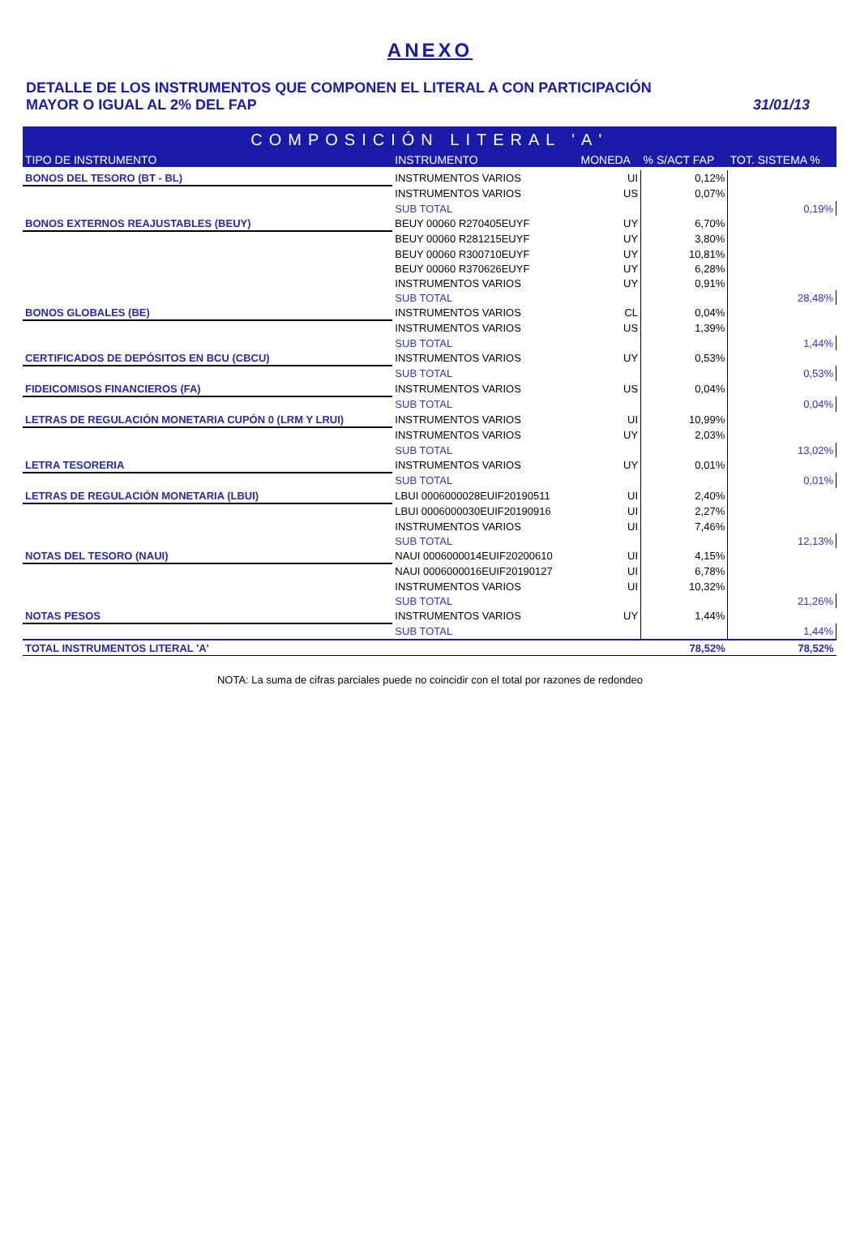ANEXO
DETALLE DE LOS INSTRUMENTOS QUE COMPONEN EL LITERAL A CON PARTICIPACIÓN
MAYOR O IGUAL AL 2% DEL FAP
31/01/13
| COMPOSICIÓN LITERAL 'A' | | | | |
| TIPO DE INSTRUMENTO | INSTRUMENTO | MONEDA | % S/ACT FAP | TOT. SISTEMA % |
| BONOS DEL TESORO (BT - BL) | INSTRUMENTOS VARIOS | UI | 0,12% | |
| | INSTRUMENTOS VARIOS | US | 0,07% | |
| | SUB TOTAL | | | 0,19% |
| BONOS EXTERNOS REAJUSTABLES (BEUY) | BEUY 00060 R270405EUYF | UY | 6,70% | |
| | BEUY 00060 R281215EUYF | UY | 3,80% | |
| | BEUY 00060 R300710EUYF | UY | 10,81% | |
| | BEUY 00060 R370626EUYF | UY | 6,28% | |
| | INSTRUMENTOS VARIOS | UY | 0,91% | |
| | SUB TOTAL | | | 28,48% |
| BONOS GLOBALES (BE) | INSTRUMENTOS VARIOS | CL | 0,04% | |
| | INSTRUMENTOS VARIOS | US | 1,39% | |
| | SUB TOTAL | | | 1,44% |
| CERTIFICADOS DE DEPÓSITOS EN BCU (CBCU) | INSTRUMENTOS VARIOS | UY | 0,53% | |
| | SUB TOTAL | | | 0,53% |
| FIDEICOMISOS FINANCIEROS (FA) | INSTRUMENTOS VARIOS | US | 0,04% | |
| | SUB TOTAL | | | 0,04% |
| LETRAS DE REGULACIÓN MONETARIA CUPÓN 0 (LRM Y LRUI) | INSTRUMENTOS VARIOS | UI | 10,99% | |
| | INSTRUMENTOS VARIOS | UY | 2,03% | |
| | SUB TOTAL | | | 13,02% |
| LETRA TESORERIA | INSTRUMENTOS VARIOS | UY | 0,01% | |
| | SUB TOTAL | | | 0,01% |
| LETRAS DE REGULACIÓN MONETARIA (LBUI) | LBUI 0006000028EUIF20190511 | UI | 2,40% | |
| | LBUI 0006000030EUIF20190916 | UI | 2,27% | |
| | INSTRUMENTOS VARIOS | UI | 7,46% | |
| | SUB TOTAL | | | 12,13% |
| NOTAS DEL TESORO (NAUI) | NAUI 0006000014EUIF20200610 | UI | 4,15% | |
| | NAUI 0006000016EUIF20190127 | UI | 6,78% | |
| | INSTRUMENTOS VARIOS | UI | 10,32% | |
| | SUB TOTAL | | | 21,26% |
| NOTAS PESOS | INSTRUMENTOS VARIOS | UY | 1,44% | |
| | SUB TOTAL | | | 1,44% |
| TOTAL INSTRUMENTOS LITERAL 'A' | | | 78,52% | 78,52% |
NOTA: La suma de cifras parciales puede no coincidir con el total por razones de redondeo